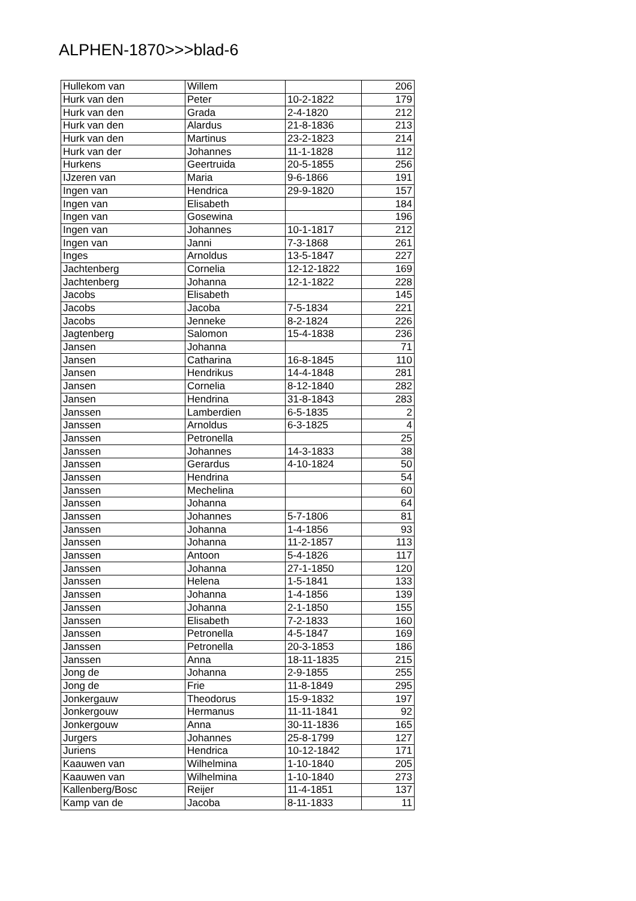ALPHEN-1870>>>blad-6
| Hullekom van | Willem | | 206 |
| Hurk van den | Peter | 10-2-1822 | 179 |
| Hurk van den | Grada | 2-4-1820 | 212 |
| Hurk van den | Alardus | 21-8-1836 | 213 |
| Hurk van den | Martinus | 23-2-1823 | 214 |
| Hurk van der | Johannes | 11-1-1828 | 112 |
| Hurkens | Geertruida | 20-5-1855 | 256 |
| IJzeren van | Maria | 9-6-1866 | 191 |
| Ingen van | Hendrica | 29-9-1820 | 157 |
| Ingen van | Elisabeth | | 184 |
| Ingen van | Gosewina | | 196 |
| Ingen van | Johannes | 10-1-1817 | 212 |
| Ingen van | Janni | 7-3-1868 | 261 |
| Inges | Arnoldus | 13-5-1847 | 227 |
| Jachtenberg | Cornelia | 12-12-1822 | 169 |
| Jachtenberg | Johanna | 12-1-1822 | 228 |
| Jacobs | Elisabeth | | 145 |
| Jacobs | Jacoba | 7-5-1834 | 221 |
| Jacobs | Jenneke | 8-2-1824 | 226 |
| Jagtenberg | Salomon | 15-4-1838 | 236 |
| Jansen | Johanna | | 71 |
| Jansen | Catharina | 16-8-1845 | 110 |
| Jansen | Hendrikus | 14-4-1848 | 281 |
| Jansen | Cornelia | 8-12-1840 | 282 |
| Jansen | Hendrina | 31-8-1843 | 283 |
| Janssen | Lamberdien | 6-5-1835 | 2 |
| Janssen | Arnoldus | 6-3-1825 | 4 |
| Janssen | Petronella | | 25 |
| Janssen | Johannes | 14-3-1833 | 38 |
| Janssen | Gerardus | 4-10-1824 | 50 |
| Janssen | Hendrina | | 54 |
| Janssen | Mechelina | | 60 |
| Janssen | Johanna | | 64 |
| Janssen | Johannes | 5-7-1806 | 81 |
| Janssen | Johanna | 1-4-1856 | 93 |
| Janssen | Johanna | 11-2-1857 | 113 |
| Janssen | Antoon | 5-4-1826 | 117 |
| Janssen | Johanna | 27-1-1850 | 120 |
| Janssen | Helena | 1-5-1841 | 133 |
| Janssen | Johanna | 1-4-1856 | 139 |
| Janssen | Johanna | 2-1-1850 | 155 |
| Janssen | Elisabeth | 7-2-1833 | 160 |
| Janssen | Petronella | 4-5-1847 | 169 |
| Janssen | Petronella | 20-3-1853 | 186 |
| Janssen | Anna | 18-11-1835 | 215 |
| Jong de | Johanna | 2-9-1855 | 255 |
| Jong de | Frie | 11-8-1849 | 295 |
| Jonkergauw | Theodorus | 15-9-1832 | 197 |
| Jonkergouw | Hermanus | 11-11-1841 | 92 |
| Jonkergouw | Anna | 30-11-1836 | 165 |
| Jurgers | Johannes | 25-8-1799 | 127 |
| Juriens | Hendrica | 10-12-1842 | 171 |
| Kaauwen van | Wilhelmina | 1-10-1840 | 205 |
| Kaauwen van | Wilhelmina | 1-10-1840 | 273 |
| Kallenberg/Bosc | Reijer | 11-4-1851 | 137 |
| Kamp van de | Jacoba | 8-11-1833 | 11 |